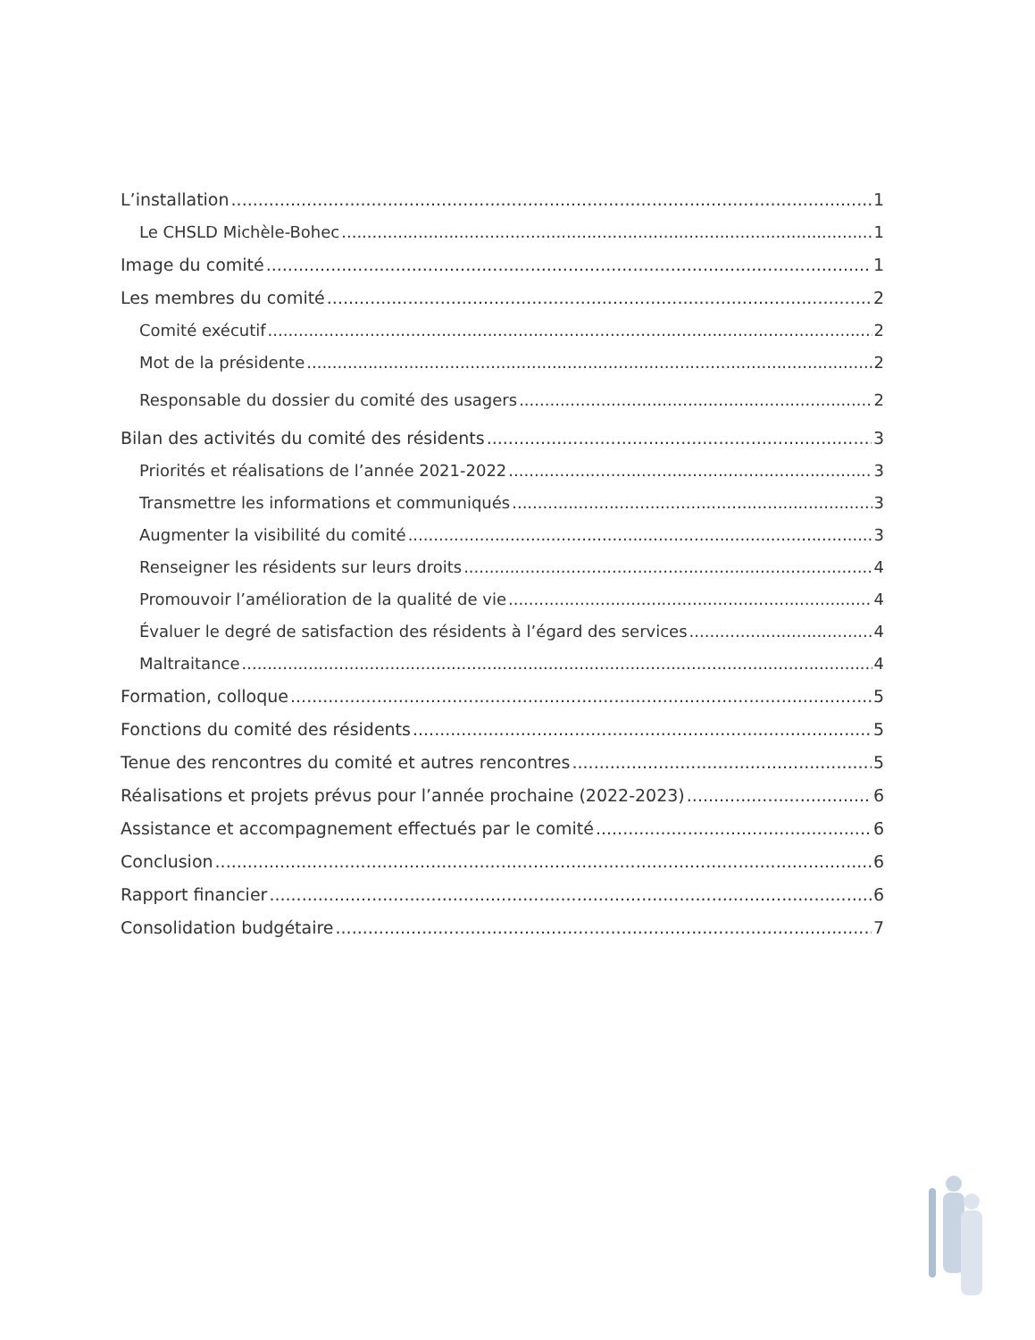L’installation 1
Le CHSLD Michèle-Bohec 1
Image du comité 1
Les membres du comité 2
Comité exécutif 2
Mot de la présidente 2
Responsable du dossier du comité des usagers 2
Bilan des activités du comité des résidents 3
Priorités et réalisations de l’année 2021-2022 3
Transmettre les informations et communiqués 3
Augmenter la visibilité du comité 3
Renseigner les résidents sur leurs droits 4
Promouvoir l’amélioration de la qualité de vie 4
Évaluer le degré de satisfaction des résidents à l’égard des services 4
Maltraitance 4
Formation, colloque 5
Fonctions du comité des résidents 5
Tenue des rencontres du comité et autres rencontres 5
Réalisations et projets prévus pour l’année prochaine (2022-2023) 6
Assistance et accompagnement effectués par le comité 6
Conclusion 6
Rapport financier 6
Consolidation budgétaire 7